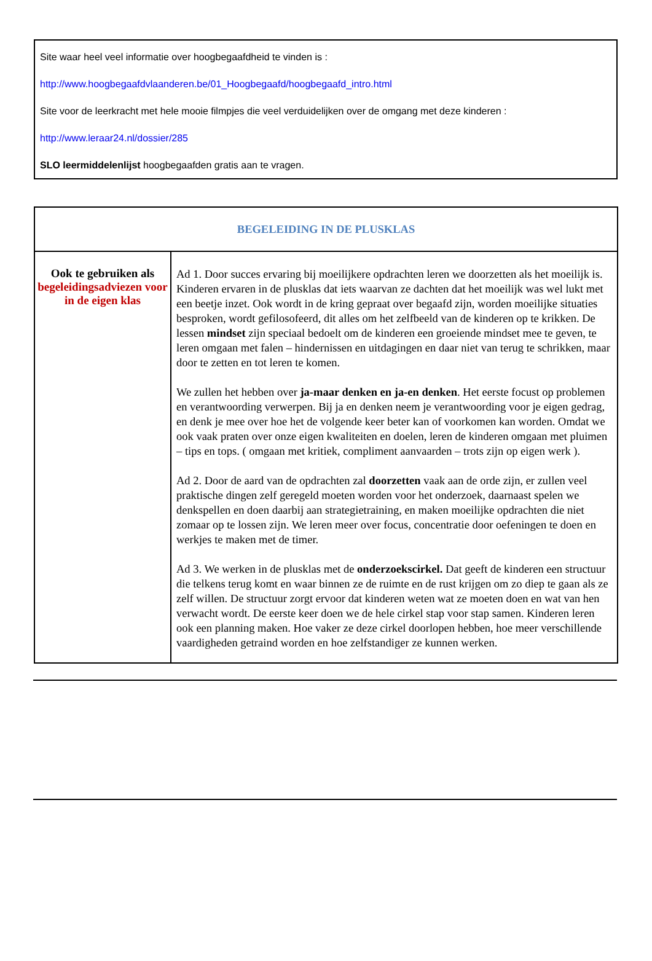Site waar heel veel informatie over hoogbegaafdheid te vinden is :
http://www.hoogbegaafdvlaanderen.be/01_Hoogbegaafd/hoogbegaafd_intro.html
Site voor de leerkracht met hele mooie filmpjes die veel verduidelijken over de omgang met deze kinderen :
http://www.leraar24.nl/dossier/285
SLO leermiddelenlijst hoogbegaafden gratis aan te vragen.
| BEGELEIDING IN DE PLUSKLAS | |
| Ook te gebruiken als begeleidingsadviezen voor in de eigen klas | Ad 1. Door succes ervaring bij moeilijkere opdrachten leren we doorzetten als het moeilijk is. Kinderen ervaren in de plusklas dat iets waarvan ze dachten dat het moeilijk was wel lukt met een beetje inzet. Ook wordt in de kring gepraat over begaafd zijn, worden moeilijke situaties besproken, wordt gefilosofeerd, dit alles om het zelfbeeld van de kinderen op te krikken. De lessen mindset zijn speciaal bedoelt om de kinderen een groeiende mindset mee te geven, te leren omgaan met falen – hindernissen en uitdagingen en daar niet van terug te schrikken, maar door te zetten en tot leren te komen. We zullen het hebben over ja-maar denken en ja-en denken . Het eerste focust op problemen en verantwoording verwerpen. Bij ja en denken neem je verantwoording voor je eigen gedrag, en denk je mee over hoe het de volgende keer beter kan of voorkomen kan worden. Omdat we ook vaak praten over onze eigen kwaliteiten en doelen, leren de kinderen omgaan met pluimen – tips en tops. ( omgaan met kritiek, compliment aanvaarden – trots zijn op eigen werk ). Ad 2. Door de aard van de opdrachten zal doorzetten vaak aan de orde zijn, er zullen veel praktische dingen zelf geregeld moeten worden voor het onderzoek, daarnaast spelen we denkspellen en doen daarbij aan strategietraining, en maken moeilijke opdrachten die niet zomaar op te lossen zijn. We leren meer over focus, concentratie door oefeningen te doen en werkjes te maken met de timer. Ad 3. We werken in de plusklas met de onderzoekscirkel. Dat geeft de kinderen een structuur die telkens terug komt en waar binnen ze de ruimte en de rust krijgen om zo diep te gaan als ze zelf willen. De structuur zorgt ervoor dat kinderen weten wat ze moeten doen en wat van hen verwacht wordt. De eerste keer doen we de hele cirkel stap voor stap samen. Kinderen leren ook een planning maken. Hoe vaker ze deze cirkel doorlopen hebben, hoe meer verschillende vaardigheden getraind worden en hoe zelfstandiger ze kunnen werken. |